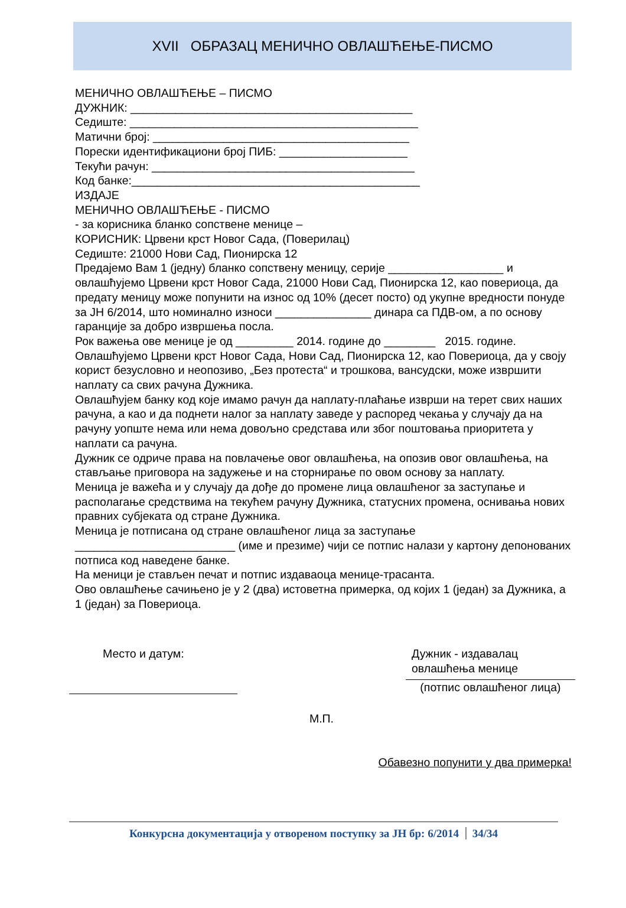XVII ОБРАЗАЦ МЕНИЧНО ОВЛАШЋЕЊЕ-ПИСМО
МЕНИЧНО ОВЛАШЋЕЊЕ – ПИСМО
ДУЖНИК: ____________________________________________
Седиште: _____________________________________________
Матични број: ________________________________________
Порески идентификациони број ПИБ: ____________________
Текући рачун: _________________________________________
Код банке:_____________________________________________
ИЗДАЈЕ
МЕНИЧНО ОВЛАШЋЕЊЕ - ПИСМО
- за корисника бланко сопствене менице –
КОРИСНИК: Црвени крст Новог Сада, (Поверилац)
Седиште: 21000 Нови Сад, Пионирска 12
Предајемо Вам 1 (једну) бланко сопствену меницу, серије __________________ и овлашћујемо Црвени крст Новог Сада, 21000 Нови Сад, Пионирска 12, као повериоца, да предату меницу може попунити на износ од 10% (десет посто) од укупне вредности понуде за ЈН 6/2014, што номинално износи _______________ динара са ПДВ-ом, а по основу гаранције за добро извршења посла.
Рок важења ове менице је од _________ 2014. године до ________ 2015. године.
Овлашћујемо Црвени крст Новог Сада, Нови Сад, Пионирска 12, као Повериоца, да у своју корист безусловно и неопозиво, „Без протеста“ и трошкова, вансудски, може извршити наплату са свих рачуна Дужника.
Овлашћујем банку код које имамо рачун да наплату-плаћање изврши на терет свих наших рачуна, а као и да поднети налог за наплату заведе у распоред чекања у случају да на рачуну уопште нема или нема довољно средстава или због поштовања приоритета у наплати са рачуна.
Дужник се одриче права на повлачење овог овлашћења, на опозив овог овлашћења, на стављање приговора на задужење и на сторнирање по овом основу за наплату.
Меница је важећа и у случају да дође до промене лица овлашћеног за заступање и располагање средствима на текућем рачуну Дужника, статусних промена, оснивања нових правних субјеката од стране Дужника.
Меница је потписана од стране овлашћеног лица за заступање _________________________ (име и презиме) чији се потпис налази у картону депонованих потписа код наведене банке.
На меници је стављен печат и потпис издаваоца менице-трасанта.
Ово овлашћење сачињено је у 2 (два) истоветна примерка, од којих 1 (један) за Дужника, а 1 (један) за Повериоца.
Место и датум:
М.П.
Дужник - издавалац
овлашћења менице
(потпис овлашћеног лица)
Обавезно попунити у два примерка!
Конкурсна документација у отвореном поступку за ЈН бр: 6/2014 34/34